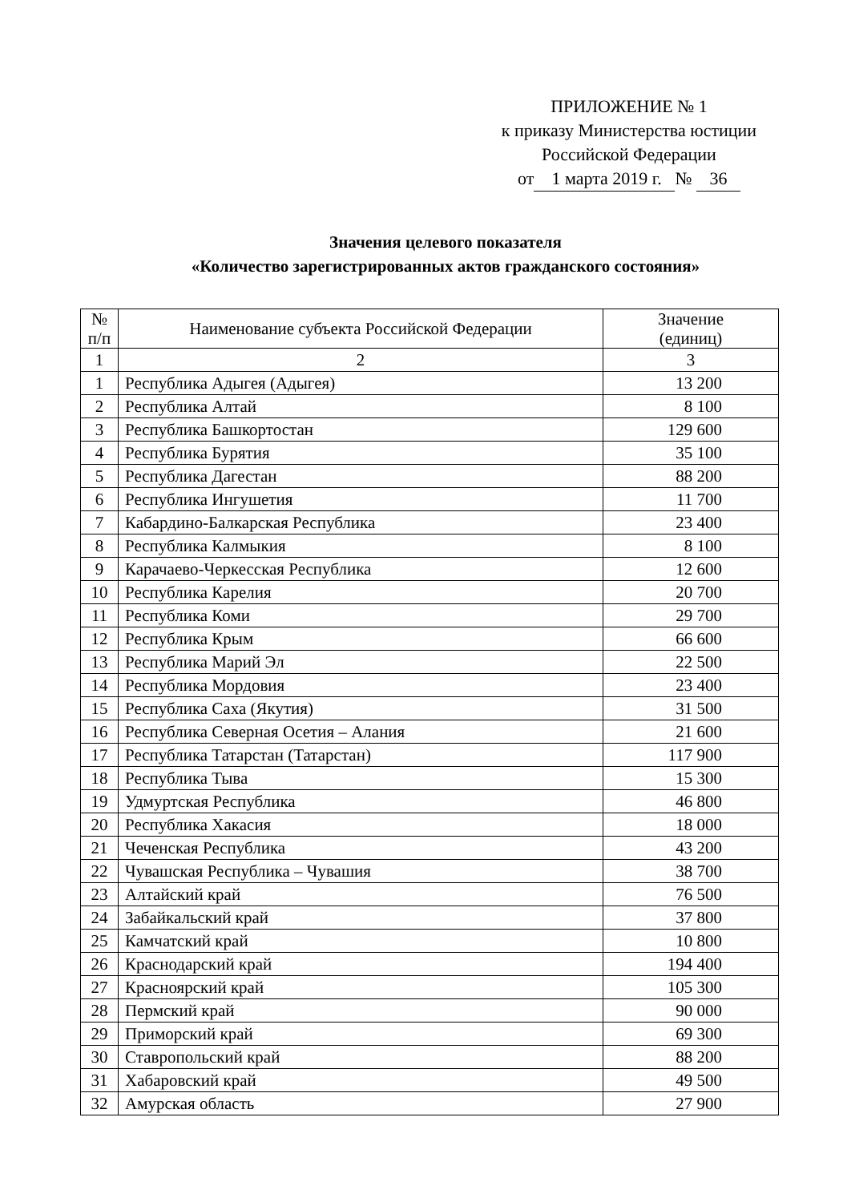ПРИЛОЖЕНИЕ № 1
к приказу Министерства юстиции
Российской Федерации
от 1 марта 2019 г. № 36
Значения целевого показателя
«Количество зарегистрированных актов гражданского состояния»
| № п/п | Наименование субъекта Российской Федерации | Значение (единиц) |
| --- | --- | --- |
| 1 | 2 | 3 |
| 1 | Республика Адыгея (Адыгея) | 13 200 |
| 2 | Республика Алтай | 8 100 |
| 3 | Республика Башкортостан | 129 600 |
| 4 | Республика Бурятия | 35 100 |
| 5 | Республика Дагестан | 88 200 |
| 6 | Республика Ингушетия | 11 700 |
| 7 | Кабардино-Балкарская Республика | 23 400 |
| 8 | Республика Калмыкия | 8 100 |
| 9 | Карачаево-Черкесская Республика | 12 600 |
| 10 | Республика Карелия | 20 700 |
| 11 | Республика Коми | 29 700 |
| 12 | Республика Крым | 66 600 |
| 13 | Республика Марий Эл | 22 500 |
| 14 | Республика Мордовия | 23 400 |
| 15 | Республика Саха (Якутия) | 31 500 |
| 16 | Республика Северная Осетия – Алания | 21 600 |
| 17 | Республика Татарстан (Татарстан) | 117 900 |
| 18 | Республика Тыва | 15 300 |
| 19 | Удмуртская Республика | 46 800 |
| 20 | Республика Хакасия | 18 000 |
| 21 | Чеченская Республика | 43 200 |
| 22 | Чувашская Республика – Чувашия | 38 700 |
| 23 | Алтайский край | 76 500 |
| 24 | Забайкальский край | 37 800 |
| 25 | Камчатский край | 10 800 |
| 26 | Краснодарский край | 194 400 |
| 27 | Красноярский край | 105 300 |
| 28 | Пермский край | 90 000 |
| 29 | Приморский край | 69 300 |
| 30 | Ставропольский край | 88 200 |
| 31 | Хабаровский край | 49 500 |
| 32 | Амурская область | 27 900 |